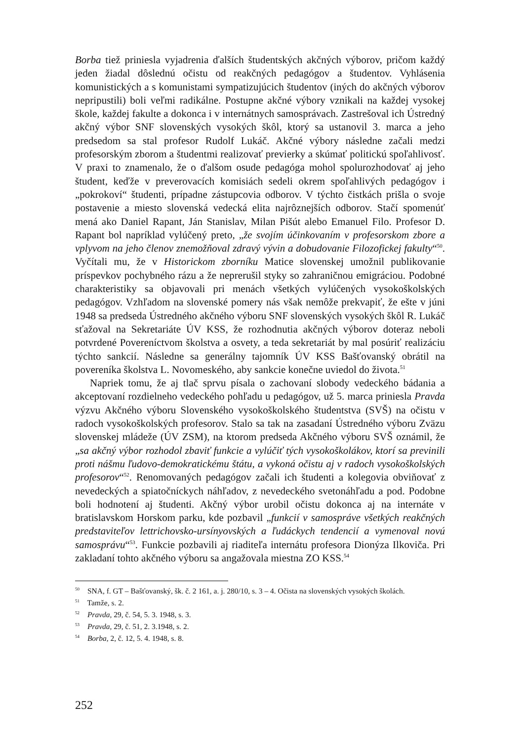Borba tiež priniesla vyjadrenia ďalších študentských akčných výborov, pričom každý jeden žiadal dôslednú očistu od reakčných pedagógov a študentov. Vyhlásenia komunistických a s komunistami sympatizujúcich študentov (iných do akčných výborov nepripustili) boli veľmi radikálne. Postupne akčné výbory vznikali na každej vysokej škole, každej fakulte a dokonca i v internátnych samosprávach. Zastrešoval ich Ústredný akčný výbor SNF slovenských vysokých škôl, ktorý sa ustanovil 3. marca a jeho predsedom sa stal profesor Rudolf Lukáč. Akčné výbory následne začali medzi profesorským zborom a študentmi realizovať previerky a skúmať politickú spoľahlivosť. V praxi to znamenalo, že o ďalšom osude pedagóga mohol spolurozhodovať aj jeho študent, keďže v preverovacích komisiách sedeli okrem spoľahlivých pedagógov i „pokrokoví“ študenti, prípadne zástupcovia odborov. V týchto čistkách prišla o svoje postavenie a miesto slovenská vedecká elita najrôznejších odborov. Stačí spomenúť mená ako Daniel Rapant, Ján Stanislav, Milan Pišút alebo Emanuel Filo. Profesor D. Rapant bol napríklad vylúčený preto, „že svojím účinkovaním v profesorskom zbore a vplyvom na jeho členov znemožňoval zdravý vývin a dobudovanie Filozofickej fakulty“<sup>50</sup>. Vyčítali mu, že v Historickom zborníku Matice slovenskej umožnil publikovanie príspevkov pochybného rázu a že neprerušil styky so zahraničnou emigráciou. Podobné charakteristiky sa objavovali pri menách všetkých vylúčených vysokoškolských pedagógov. Vzhľadom na slovenské pomery nás však nemôže prekvapiť, že ešte v júni 1948 sa predseda Ústredného akčného výboru SNF slovenských vysokých škôl R. Lukáč sťažoval na Sekretariáte ÚV KSS, že rozhodnutia akčných výborov doteraz neboli potvrdené Povereníctvom školstva a osvety, a teda sekretariát by mal posúriť realizáciu týchto sankcií. Následne sa generálny tajomník ÚV KSS Bašťovanský obrátil na povereníka školstva L. Novomeského, aby sankcie konečne uviedol do života.<sup>51</sup>
Napriek tomu, že aj tlač sprvu písala o zachovaní slobody vedeckého bádania a akceptovaní rozdielneho vedeckého pohľadu u pedagógov, už 5. marca priniesla Pravda výzvu Akčného výboru Slovenského vysokoškolského študentstva (SVŠ) na očistu v radoch vysokoškolských profesorov. Stalo sa tak na zasadaní Ústredného výboru Zväzu slovenskej mládeže (ÚV ZSM), na ktorom predseda Akčného výboru SVŠ oznámil, že „sa akčný výbor rozhodol zbaviť funkcie a vylúčiť tých vysokoškolákov, ktorí sa previnili proti nášmu ľudovo-demokratickému štátu, a vykoná očistu aj v radoch vysokoškolských profesorov“<sup>52</sup>. Renomovaných pedagógov začali ich študenti a kolegovia obviňovať z nevedeckých a spiatočníckych náhľadov, z nevedeckého svetonáhľadu a pod. Podobne boli hodnotení aj študenti. Akčný výbor urobil očistu dokonca aj na internáte v bratislavskom Horskom parku, kde pozbavil „funkcií v samospráve všetkých reakčných predstaviteľov lettrichovsko-ursínyovských a ľudáckych tendencií a vymenoval novú samosprávu“<sup>53</sup>. Funkcie pozbavili aj riaditeľa internátu profesora Dionýza Ilkoviča. Pri zakladaní tohto akčného výboru sa angažovala miestna ZO KSS.<sup>54</sup>
<sup>50</sup> SNA, f. GT – Bašťovanský, šk. č. 2 161, a. j. 280/10, s. 3 – 4. Očista na slovenských vysokých školách.
<sup>51</sup> Tamže, s. 2.
<sup>52</sup> Pravda, 29, č. 54, 5. 3. 1948, s. 3.
<sup>53</sup> Pravda, 29, č. 51, 2. 3.1948, s. 2.
<sup>54</sup> Borba, 2, č. 12, 5. 4. 1948, s. 8.
252